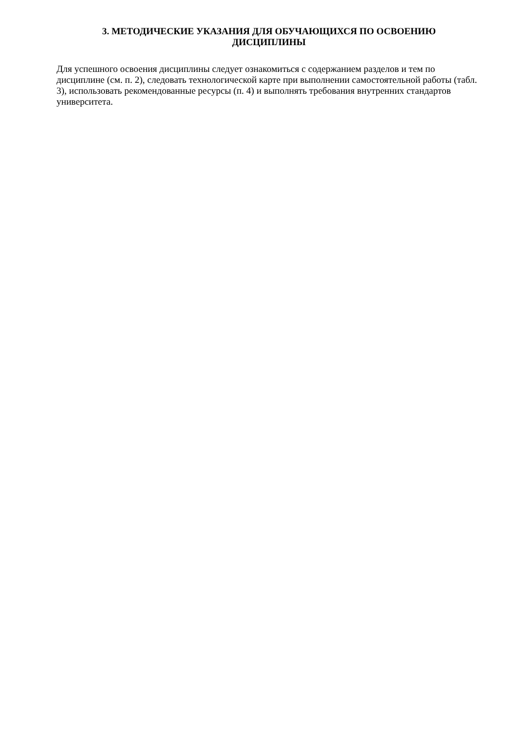3. МЕТОДИЧЕСКИЕ УКАЗАНИЯ ДЛЯ ОБУЧАЮЩИХСЯ ПО ОСВОЕНИЮ
ДИСЦИПЛИНЫ
Для успешного освоения дисциплины следует ознакомиться с содержанием разделов и тем по дисциплине (см. п. 2), следовать технологической карте при выполнении самостоятельной работы (табл. 3), использовать рекомендованные ресурсы (п. 4) и выполнять требования внутренних стандартов университета.